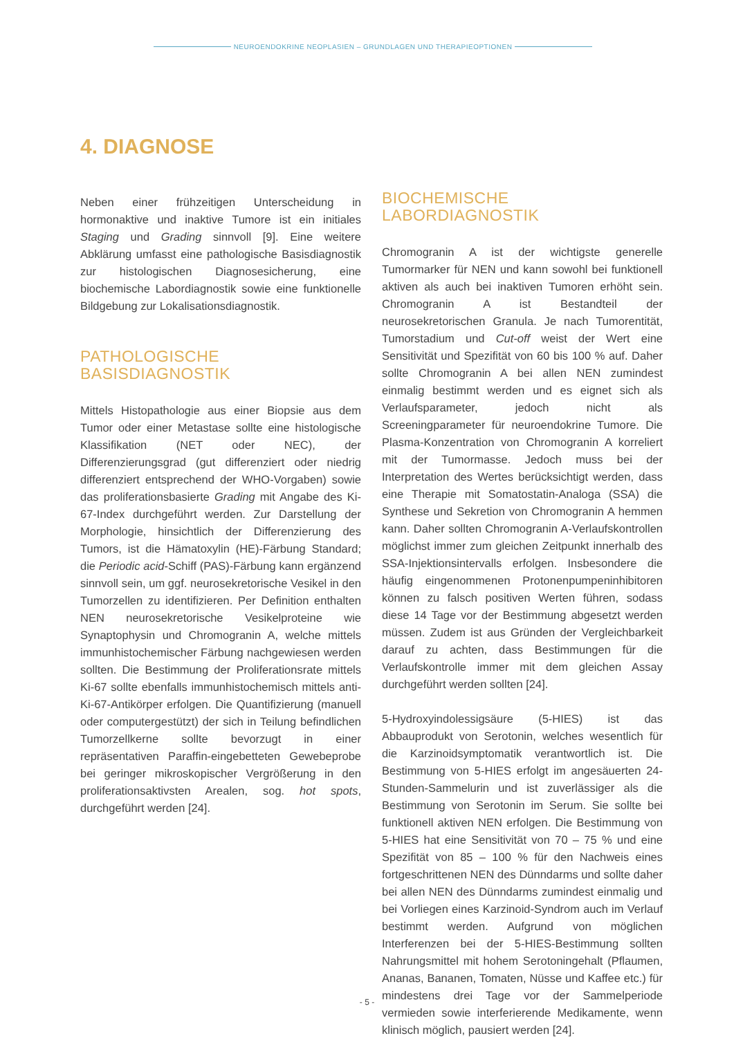NEUROENDOKRINE NEOPLASIEN – GRUNDLAGEN UND THERAPIEOPTIONEN
4. DIAGNOSE
Neben einer frühzeitigen Unterscheidung in hormonaktive und inaktive Tumore ist ein initiales Staging und Grading sinnvoll [9]. Eine weitere Abklärung umfasst eine pathologische Basisdiagnostik zur histologischen Diagnosesicherung, eine biochemische Labordiagnostik sowie eine funktionelle Bildgebung zur Lokalisationsdiagnostik.
PATHOLOGISCHE BASISDIAGNOSTIK
Mittels Histopathologie aus einer Biopsie aus dem Tumor oder einer Metastase sollte eine histologische Klassifikation (NET oder NEC), der Differenzierungsgrad (gut differenziert oder niedrig differenziert entsprechend der WHO-Vorgaben) sowie das proliferationsbasierte Grading mit Angabe des Ki-67-Index durchgeführt werden. Zur Darstellung der Morphologie, hinsichtlich der Differenzierung des Tumors, ist die Hämatoxylin (HE)-Färbung Standard; die Periodic acid-Schiff (PAS)-Färbung kann ergänzend sinnvoll sein, um ggf. neurosekretorische Vesikel in den Tumorzellen zu identifizieren. Per Definition enthalten NEN neurosekretorische Vesikelproteine wie Synaptophysin und Chromogranin A, welche mittels immunhistochemischer Färbung nachgewiesen werden sollten. Die Bestimmung der Proliferationsrate mittels Ki-67 sollte ebenfalls immunhistochemisch mittels anti-Ki-67-Antikörper erfolgen. Die Quantifizierung (manuell oder computergestützt) der sich in Teilung befindlichen Tumorzellkerne sollte bevorzugt in einer repräsentativen Paraffin-eingebetteten Gewebeprobe bei geringer mikroskopischer Vergrößerung in den proliferationsaktivsten Arealen, sog. hot spots, durchgeführt werden [24].
BIOCHEMISCHE LABORDIAGNOSTIK
Chromogranin A ist der wichtigste generelle Tumormarker für NEN und kann sowohl bei funktionell aktiven als auch bei inaktiven Tumoren erhöht sein. Chromogranin A ist Bestandteil der neurosekretorischen Granula. Je nach Tumorentität, Tumorstadium und Cut-off weist der Wert eine Sensitivität und Spezifität von 60 bis 100 % auf. Daher sollte Chromogranin A bei allen NEN zumindest einmalig bestimmt werden und es eignet sich als Verlaufsparameter, jedoch nicht als Screeningparameter für neuroendokrine Tumore. Die Plasma-Konzentration von Chromogranin A korreliert mit der Tumormasse. Jedoch muss bei der Interpretation des Wertes berücksichtigt werden, dass eine Therapie mit Somatostatin-Analoga (SSA) die Synthese und Sekretion von Chromogranin A hemmen kann. Daher sollten Chromogranin A-Verlaufskontrollen möglichst immer zum gleichen Zeitpunkt innerhalb des SSA-Injektionsintervalls erfolgen. Insbesondere die häufig eingenommenen Protonenpumpeninhibitoren können zu falsch positiven Werten führen, sodass diese 14 Tage vor der Bestimmung abgesetzt werden müssen. Zudem ist aus Gründen der Vergleichbarkeit darauf zu achten, dass Bestimmungen für die Verlaufskontrolle immer mit dem gleichen Assay durchgeführt werden sollten [24].
5-Hydroxyindolessigsäure (5-HIES) ist das Abbauprodukt von Serotonin, welches wesentlich für die Karzinoidsymptomatik verantwortlich ist. Die Bestimmung von 5-HIES erfolgt im angesäuerten 24-Stunden-Sammelurin und ist zuverlässiger als die Bestimmung von Serotonin im Serum. Sie sollte bei funktionell aktiven NEN erfolgen. Die Bestimmung von 5-HIES hat eine Sensitivität von 70 – 75 % und eine Spezifität von 85 – 100 % für den Nachweis eines fortgeschrittenen NEN des Dünndarms und sollte daher bei allen NEN des Dünndarms zumindest einmalig und bei Vorliegen eines Karzinoid-Syndrom auch im Verlauf bestimmt werden. Aufgrund von möglichen Interferenzen bei der 5-HIES-Bestimmung sollten Nahrungsmittel mit hohem Serotoningehalt (Pflaumen, Ananas, Bananen, Tomaten, Nüsse und Kaffee etc.) für mindestens drei Tage vor der Sammelperiode vermieden sowie interferierende Medikamente, wenn klinisch möglich, pausiert werden [24].
- 5 -